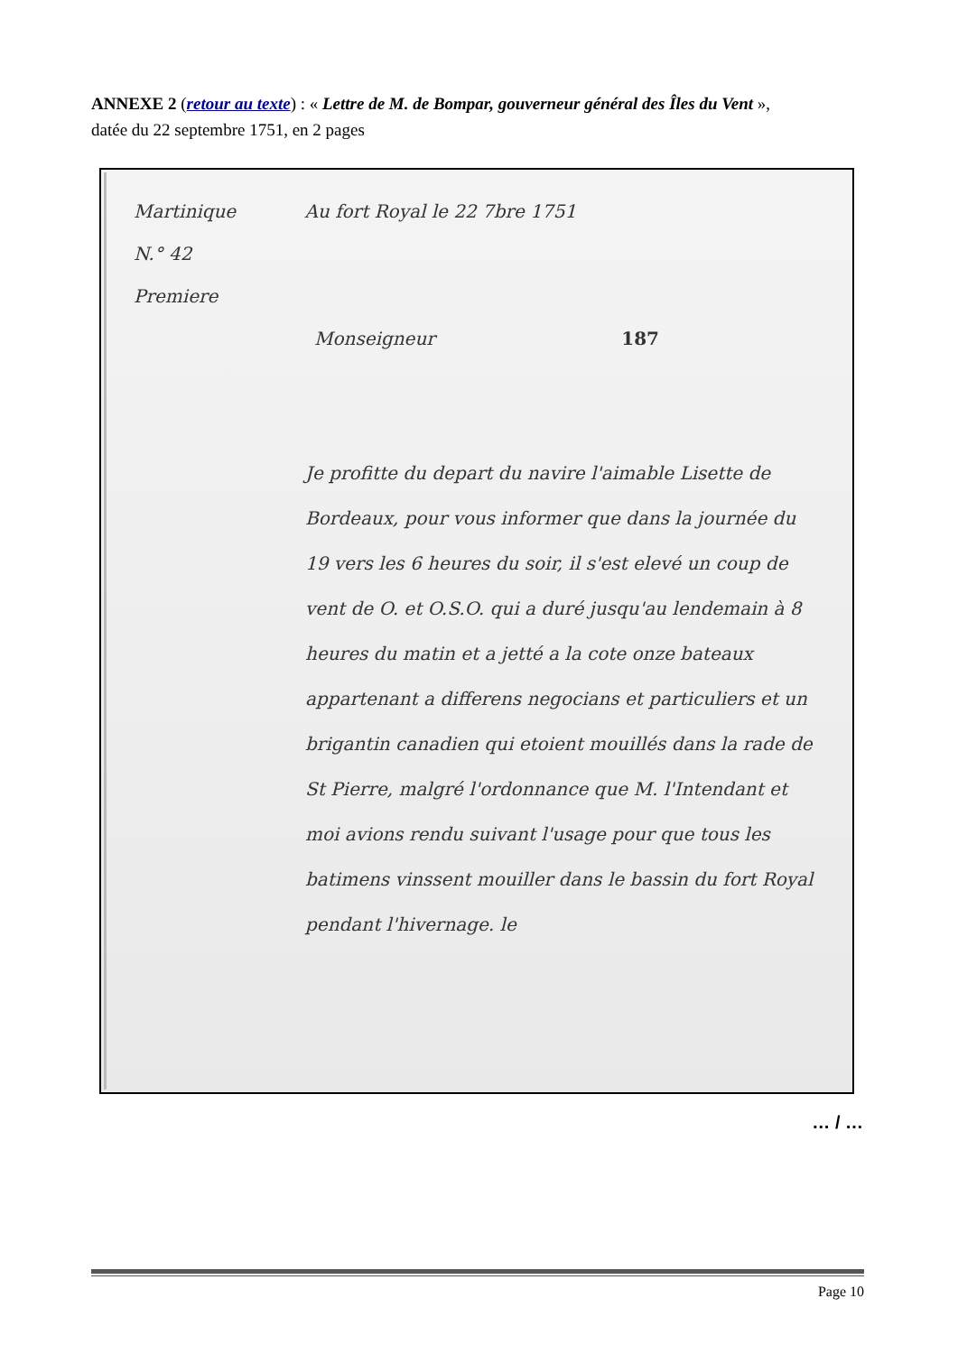ANNEXE 2 (retour au texte) : « Lettre de M. de Bompar, gouverneur général des Îles du Vent »,
datée du 22 septembre 1751, en 2 pages
Martinique Au fort Royal le 22 7bre 1751
N.° 42
Premiere
Monseigneur 187
Je profitte du depart du navire l'aimable Lisette de Bordeaux, pour vous informer que dans la journée du 19 vers les 6 heures du soir, il s'est elevé un coup de vent de O. et O.S.O. qui a duré jusqu'au lendemain à 8 heures du matin et a jetté a la cote onze bateaux appartenant a differens negocians et particuliers et un brigantin canadien qui etoient mouillés dans la rade de St Pierre, malgré l'ordonnance que M. l'Intendant et moi avions rendu suivant l'usage pour que tous les batimens vinssent mouiller dans le bassin du fort Royal pendant l'hivernage. le
… / …
Page 10